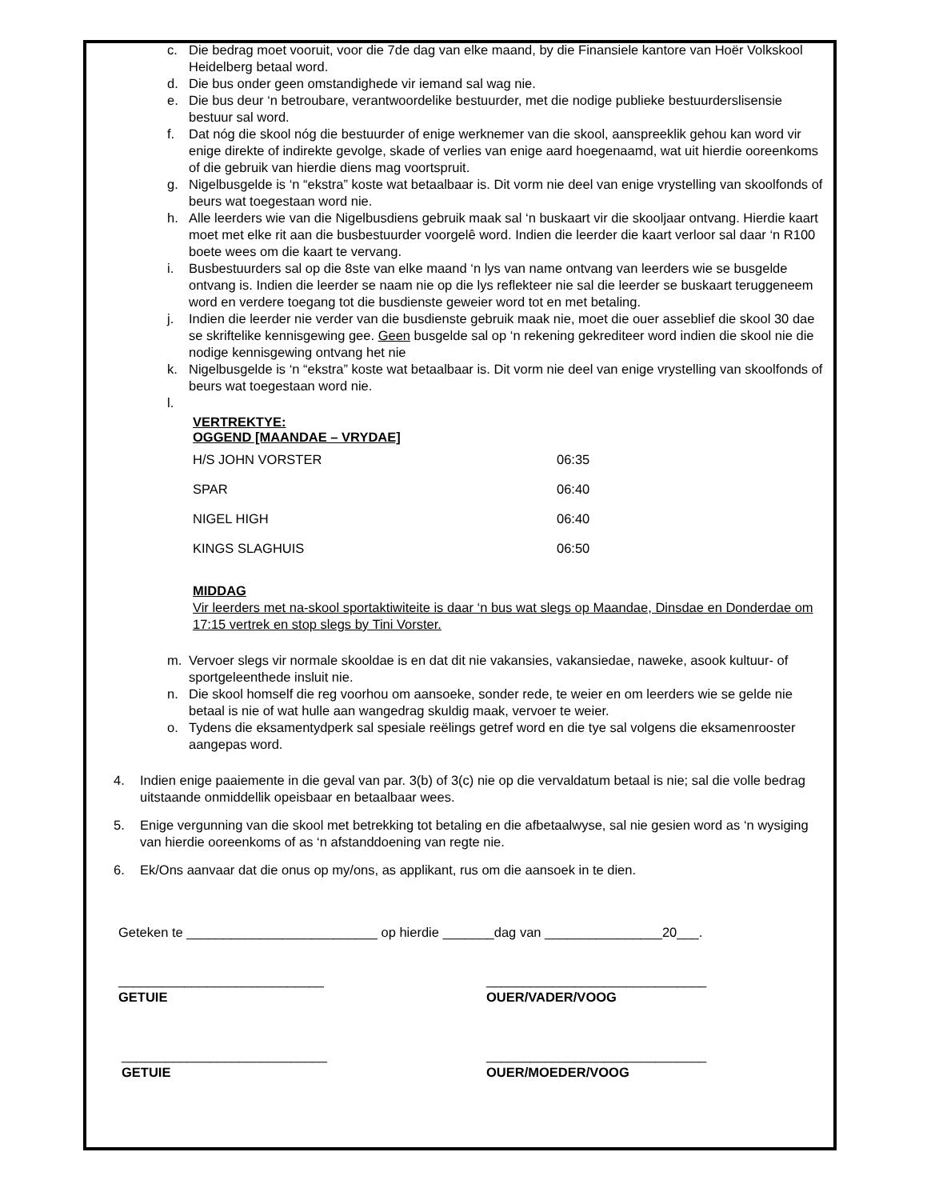c. Die bedrag moet vooruit, voor die 7de dag van elke maand, by die Finansiele kantore van Hoër Volkskool Heidelberg betaal word.
d. Die bus onder geen omstandighede vir iemand sal wag nie.
e. Die bus deur ‘n betroubare, verantwoordelike bestuurder, met die nodige publieke bestuurderslisensie bestuur sal word.
f. Dat nóg die skool nóg die bestuurder of enige werknemer van die skool, aanspreeklik gehou kan word vir enige direkte of indirekte gevolge, skade of verlies van enige aard hoegenaamd, wat uit hierdie ooreenkoms of die gebruik van hierdie diens mag voortspruit.
g. Nigelbusgelde is ‘n “ekstra” koste wat betaalbaar is. Dit vorm nie deel van enige vrystelling van skoolfonds of beurs wat toegestaan word nie.
h. Alle leerders wie van die Nigelbusdiens gebruik maak sal ‘n buskaart vir die skooljaar ontvang. Hierdie kaart moet met elke rit aan die busbestuurder voorgelê word. Indien die leerder die kaart verloor sal daar ‘n R100 boete wees om die kaart te vervang.
i. Busbestuurders sal op die 8ste van elke maand ‘n lys van name ontvang van leerders wie se busgelde ontvang is. Indien die leerder se naam nie op die lys reflekteer nie sal die leerder se buskaart teruggeneem word en verdere toegang tot die busdienste geweier word tot en met betaling.
j. Indien die leerder nie verder van die busdienste gebruik maak nie, moet die ouer asseblief die skool 30 dae se skriftelike kennisgewing gee. Geen busgelde sal op ‘n rekening gekrediteer word indien die skool nie die nodige kennisgewing ontvang het nie
k. Nigelbusgelde is ‘n “ekstra” koste wat betaalbaar is. Dit vorm nie deel van enige vrystelling van skoolfonds of beurs wat toegestaan word nie.
l.
VERTREKTYE:
OGGEND [MAANDAE – VRYDAE]
| H/S JOHN VORSTER | 06:35 |
| SPAR | 06:40 |
| NIGEL HIGH | 06:40 |
| KINGS SLAGHUIS | 06:50 |
MIDDAG
Vir leerders met na-skool sportaktiwiteite is daar ‘n bus wat slegs op Maandae, Dinsdae en Donderdae om 17:15 vertrek en stop slegs by Tini Vorster.
m. Vervoer slegs vir normale skooldae is en dat dit nie vakansies, vakansiedae, naweke, asook kultuur- of sportgeleenthede insluit nie.
n. Die skool homself die reg voorhou om aansoeke, sonder rede, te weier en om leerders wie se gelde nie betaal is nie of wat hulle aan wangedrag skuldig maak, vervoer te weier.
o. Tydens die eksamentydperk sal spesiale reëlings getref word en die tye sal volgens die eksamenrooster aangepas word.
4. Indien enige paaiemente in die geval van par. 3(b) of 3(c) nie op die vervaldatum betaal is nie; sal die volle bedrag uitstaande onmiddellik opeisbaar en betaalbaar wees.
5. Enige vergunning van die skool met betrekking tot betaling en die afbetaalwyse, sal nie gesien word as ‘n wysiging van hierdie ooreenkoms of as ‘n afstanddoening van regte nie.
6. Ek/Ons aanvaar dat die onus op my/ons, as applikant, rus om die aansoek in te dien.
Geteken te __________________________ op hierdie _______dag van ________________20___.
____________________________
GETUIE
______________________________
OUER/VADER/VOOG
____________________________
GETUIE
______________________________
OUER/MOEDER/VOOG